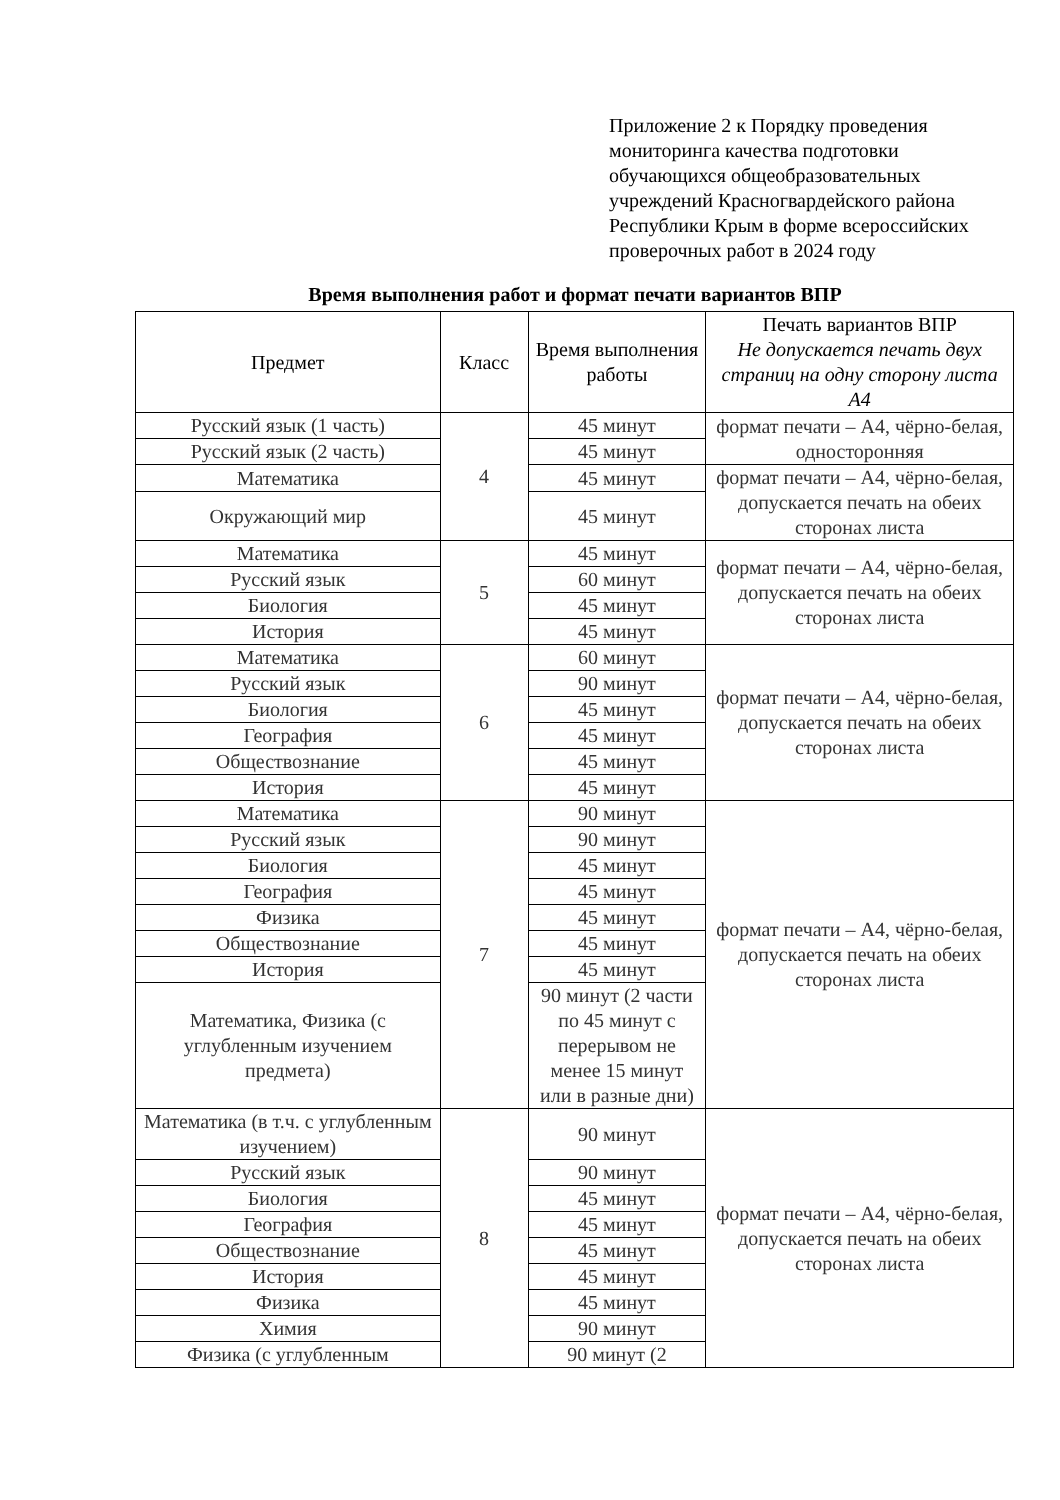Приложение 2 к Порядку проведения мониторинга качества подготовки обучающихся общеобразовательных учреждений Красногвардейского района Республики Крым в форме всероссийских проверочных работ в 2024 году
Время выполнения работ и формат печати вариантов ВПР
| Предмет | Класс | Время выполнения работы | Печать вариантов ВПР Не допускается печать двух страниц на одну сторону листа А4 |
| Русский язык (1 часть) | 4 | 45 минут | формат печати – А4, чёрно-белая, односторонняя |
| Русский язык (2 часть) | | 45 минут | |
| Математика | | 45 минут | формат печати – А4, чёрно-белая, допускается печать на обеих сторонах листа |
| Окружающий мир | | 45 минут | |
| Математика | 5 | 45 минут | формат печати – А4, чёрно-белая, допускается печать на обеих сторонах листа |
| Русский язык | | 60 минут | |
| Биология | | 45 минут | |
| История | | 45 минут | |
| Математика | 6 | 60 минут | формат печати – А4, чёрно-белая, допускается печать на обеих сторонах листа |
| Русский язык | | 90 минут | |
| Биология | | 45 минут | |
| География | | 45 минут | |
| Обществознание | | 45 минут | |
| История | | 45 минут | |
| Математика | 7 | 90 минут | формат печати – А4, чёрно-белая, допускается печать на обеих сторонах листа |
| Русский язык | | 90 минут | |
| Биология | | 45 минут | |
| География | | 45 минут | |
| Физика | | 45 минут | |
| Обществознание | | 45 минут | |
| История | | 45 минут | |
| Математика, Физика (с углубленным изучением предмета) | | 90 минут (2 части по 45 минут с перерывом не менее 15 минут или в разные дни) | |
| Математика (в т.ч. с углубленным изучением) | 8 | 90 минут | формат печати – А4, чёрно-белая, допускается печать на обеих сторонах листа |
| Русский язык | | 90 минут | |
| Биология | | 45 минут | |
| География | | 45 минут | |
| Обществознание | | 45 минут | |
| История | | 45 минут | |
| Физика | | 45 минут | |
| Химия | | 90 минут | |
| Физика (с углубленным | | 90 минут (2 | |